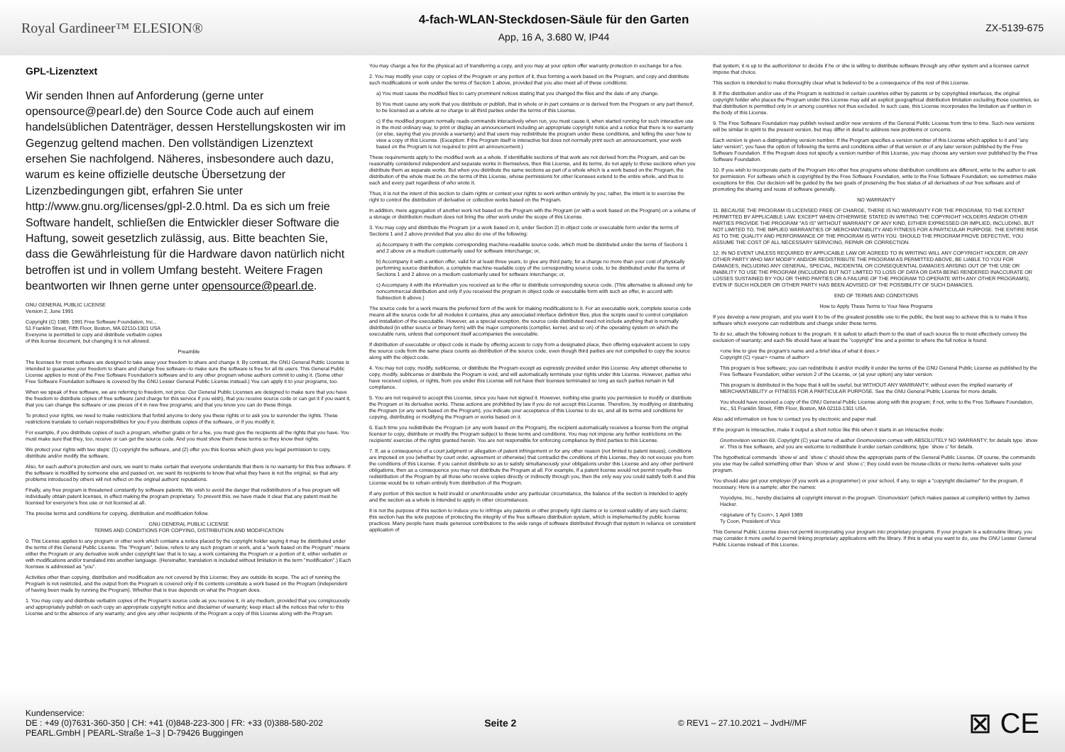Royal Gardineer™ ELESION®
4-fach-WLAN-Steckdosen-Säule für den Garten
App, 16 A, 3.680 W, IP44
ZX-5139-675
GPL-Lizenztext
Wir senden Ihnen auf Anforderung (gerne unter opensource@pearl.de) den Source Code auch auf einem handelsüblichen Datenträger, dessen Herstellungskosten wir im Gegenzug geltend machen. Den vollständigen Lizenztext ersehen Sie nachfolgend. Näheres, insbesondere auch dazu, warum es keine offizielle deutsche Übersetzung der Lizenzbedingungen gibt, erfahren Sie unter http://www.gnu.org/licenses/gpl-2.0.html. Da es sich um freie Software handelt, schließen die Entwickler dieser Software die Haftung, soweit gesetzlich zulässig, aus. Bitte beachten Sie, dass die Gewährleistung für die Hardware davon natürlich nicht betroffen ist und in vollem Umfang besteht. Weitere Fragen beantworten wir Ihnen gerne unter opensource@pearl.de.
GNU GENERAL PUBLIC LICENSE
Version 2, June 1991
Copyright (C) 1989, 1991 Free Software Foundation, Inc.,
51 Franklin Street, Fifth Floor, Boston, MA 02110-1301 USA
Everyone is permitted to copy and distribute verbatim copies
of this license document, but changing it is not allowed.
Preamble
The licenses for most software are designed to take away your freedom to share and change it. By contrast, the GNU General Public License is intended to guarantee your freedom to share and change free software--to make sure the software is free for all its users. This General Public License applies to most of the Free Software Foundation's software and to any other program whose authors commit to using it. (Some other Free Software Foundation software is covered by the GNU Lesser General Public License instead.) You can apply it to your programs, too.
When we speak of free software, we are referring to freedom, not price. Our General Public Licenses are designed to make sure that you have the freedom to distribute copies of free software (and charge for this service if you wish), that you receive source code or can get it if you want it, that you can change the software or use pieces of it in new free programs; and that you know you can do these things.
To protect your rights, we need to make restrictions that forbid anyone to deny you these rights or to ask you to surrender the rights. These restrictions translate to certain responsibilities for you if you distribute copies of the software, or if you modify it.
For example, if you distribute copies of such a program, whether gratis or for a fee, you must give the recipients all the rights that you have. You must make sure that they, too, receive or can get the source code. And you must show them these terms so they know their rights.
We protect your rights with two steps: (1) copyright the software, and (2) offer you this license which gives you legal permission to copy, distribute and/or modify the software.
Also, for each author's protection and ours, we want to make certain that everyone understands that there is no warranty for this free software. If the software is modified by someone else and passed on, we want its recipients to know that what they have is not the original, so that any problems introduced by others will not reflect on the original authors' reputations.
Finally, any free program is threatened constantly by software patents. We wish to avoid the danger that redistributors of a free program will individually obtain patent licenses, in effect making the program proprietary. To prevent this, we have made it clear that any patent must be licensed for everyone's free use or not licensed at all.
The precise terms and conditions for copying, distribution and modification follow.
GNU GENERAL PUBLIC LICENSE
TERMS AND CONDITIONS FOR COPYING, DISTRIBUTION AND MODIFICATION
0. This License applies to any program or other work which contains a notice placed by the copyright holder saying it may be distributed under the terms of this General Public License. The "Program", below, refers to any such program or work, and a "work based on the Program" means either the Program or any derivative work under copyright law: that is to say, a work containing the Program or a portion of it, either verbatim or with modifications and/or translated into another language. (Hereinafter, translation is included without limitation in the term "modification".) Each licensee is addressed as "you".
Activities other than copying, distribution and modification are not covered by this License; they are outside its scope. The act of running the Program is not restricted, and the output from the Program is covered only if its contents constitute a work based on the Program (independent of having been made by running the Program). Whether that is true depends on what the Program does.
1. You may copy and distribute verbatim copies of the Program's source code as you receive it, in any medium, provided that you conspicuously and appropriately publish on each copy an appropriate copyright notice and disclaimer of warranty; keep intact all the notices that refer to this License and to the absence of any warranty; and give any other recipients of the Program a copy of this License along with the Program.
You may charge a fee for the physical act of transferring a copy, and you may at your option offer warranty protection in exchange for a fee.
2. You may modify your copy or copies of the Program or any portion of it, thus forming a work based on the Program, and copy and distribute such modifications or work under the terms of Section 1 above, provided that you also meet all of these conditions:
a) You must cause the modified files to carry prominent notices stating that you changed the files and the date of any change.
b) You must cause any work that you distribute or publish, that in whole or in part contains or is derived from the Program or any part thereof, to be licensed as a whole at no charge to all third parties under the terms of this License.
c) If the modified program normally reads commands interactively when run, you must cause it, when started running for such interactive use in the most ordinary way, to print or display an announcement including an appropriate copyright notice and a notice that there is no warranty (or else, saying that you provide a warranty) and that users may redistribute the program under these conditions, and telling the user how to view a copy of this License. (Exception: if the Program itself is interactive but does not normally print such an announcement, your work based on the Program is not required to print an announcement.)
These requirements apply to the modified work as a whole. If identifiable sections of that work are not derived from the Program, and can be reasonably considered independent and separate works in themselves, then this License, and its terms, do not apply to those sections when you distribute them as separate works. But when you distribute the same sections as part of a whole which is a work based on the Program, the distribution of the whole must be on the terms of this License, whose permissions for other licensees extend to the entire whole, and thus to each and every part regardless of who wrote it.
Thus, it is not the intent of this section to claim rights or contest your rights to work written entirely by you; rather, the intent is to exercise the right to control the distribution of derivative or collective works based on the Program.
In addition, mere aggregation of another work not based on the Program with the Program (or with a work based on the Program) on a volume of a storage or distribution medium does not bring the other work under the scope of this License.
3. You may copy and distribute the Program (or a work based on it, under Section 2) in object code or executable form under the terms of Sections 1 and 2 above provided that you also do one of the following:
a) Accompany it with the complete corresponding machine-readable source code, which must be distributed under the terms of Sections 1 and 2 above on a medium customarily used for software interchange; or,
b) Accompany it with a written offer, valid for at least three years, to give any third party, for a charge no more than your cost of physically performing source distribution, a complete machine-readable copy of the corresponding source code, to be distributed under the terms of Sections 1 and 2 above on a medium customarily used for software interchange; or,
c) Accompany it with the information you received as to the offer to distribute corresponding source code. (This alternative is allowed only for noncommercial distribution and only if you received the program in object code or executable form with such an offer, in accord with Subsection b above.)
The source code for a work means the preferred form of the work for making modifications to it. For an executable work, complete source code means all the source code for all modules it contains, plus any associated interface definition files, plus the scripts used to control compilation and installation of the executable. However, as a special exception, the source code distributed need not include anything that is normally distributed (in either source or binary form) with the major components (compiler, kernel, and so on) of the operating system on which the executable runs, unless that component itself accompanies the executable.
If distribution of executable or object code is made by offering access to copy from a designated place, then offering equivalent access to copy the source code from the same place counts as distribution of the source code, even though third parties are not compelled to copy the source along with the object code.
4. You may not copy, modify, sublicense, or distribute the Program except as expressly provided under this License. Any attempt otherwise to copy, modify, sublicense or distribute the Program is void, and will automatically terminate your rights under this License. However, parties who have received copies, or rights, from you under this License will not have their licenses terminated so long as such parties remain in full compliance.
5. You are not required to accept this License, since you have not signed it. However, nothing else grants you permission to modify or distribute the Program or its derivative works. These actions are prohibited by law if you do not accept this License. Therefore, by modifying or distributing the Program (or any work based on the Program), you indicate your acceptance of this License to do so, and all its terms and conditions for copying, distributing or modifying the Program or works based on it.
6. Each time you redistribute the Program (or any work based on the Program), the recipient automatically receives a license from the original licensor to copy, distribute or modify the Program subject to these terms and conditions. You may not impose any further restrictions on the recipients' exercise of the rights granted herein. You are not responsible for enforcing compliance by third parties to this License.
7. If, as a consequence of a court judgment or allegation of patent infringement or for any other reason (not limited to patent issues), conditions are imposed on you (whether by court order, agreement or otherwise) that contradict the conditions of this License, they do not excuse you from the conditions of this License. If you cannot distribute so as to satisfy simultaneously your obligations under this License and any other pertinent obligations, then as a consequence you may not distribute the Program at all. For example, if a patent license would not permit royalty-free redistribution of the Program by all those who receive copies directly or indirectly through you, then the only way you could satisfy both it and this License would be to refrain entirely from distribution of the Program.
If any portion of this section is held invalid or unenforceable under any particular circumstance, the balance of the section is intended to apply and the section as a whole is intended to apply in other circumstances.
It is not the purpose of this section to induce you to infringe any patents or other property right claims or to contest validity of any such claims; this section has the sole purpose of protecting the integrity of the free software distribution system, which is implemented by public license practices. Many people have made generous contributions to the wide range of software distributed through that system in reliance on consistent application of
that system; it is up to the author/donor to decide if he or she is willing to distribute software through any other system and a licensee cannot impose that choice.
This section is intended to make thoroughly clear what is believed to be a consequence of the rest of this License.
8. If the distribution and/or use of the Program is restricted in certain countries either by patents or by copyrighted interfaces, the original copyright holder who places the Program under this License may add an explicit geographical distribution limitation excluding those countries, so that distribution is permitted only in or among countries not thus excluded. In such case, this License incorporates the limitation as if written in the body of this License.
9. The Free Software Foundation may publish revised and/or new versions of the General Public License from time to time. Such new versions will be similar in spirit to the present version, but may differ in detail to address new problems or concerns.
Each version is given a distinguishing version number. If the Program specifies a version number of this License which applies to it and "any later version", you have the option of following the terms and conditions either of that version or of any later version published by the Free Software Foundation. If the Program does not specify a version number of this License, you may choose any version ever published by the Free Software Foundation.
10. If you wish to incorporate parts of the Program into other free programs whose distribution conditions are different, write to the author to ask for permission. For software which is copyrighted by the Free Software Foundation, write to the Free Software Foundation; we sometimes make exceptions for this. Our decision will be guided by the two goals of preserving the free status of all derivatives of our free software and of promoting the sharing and reuse of software generally.
NO WARRANTY
11. BECAUSE THE PROGRAM IS LICENSED FREE OF CHARGE, THERE IS NO WARRANTY FOR THE PROGRAM, TO THE EXTENT PERMITTED BY APPLICABLE LAW. EXCEPT WHEN OTHERWISE STATED IN WRITING THE COPYRIGHT HOLDERS AND/OR OTHER PARTIES PROVIDE THE PROGRAM "AS IS" WITHOUT WARRANTY OF ANY KIND, EITHER EXPRESSED OR IMPLIED, INCLUDING, BUT NOT LIMITED TO, THE IMPLIED WARRANTIES OF MERCHANTABILITY AND FITNESS FOR A PARTICULAR PURPOSE. THE ENTIRE RISK AS TO THE QUALITY AND PERFORMANCE OF THE PROGRAM IS WITH YOU. SHOULD THE PROGRAM PROVE DEFECTIVE, YOU ASSUME THE COST OF ALL NECESSARY SERVICING, REPAIR OR CORRECTION.
12. IN NO EVENT UNLESS REQUIRED BY APPLICABLE LAW OR AGREED TO IN WRITING WILL ANY COPYRIGHT HOLDER, OR ANY OTHER PARTY WHO MAY MODIFY AND/OR REDISTRIBUTE THE PROGRAM AS PERMITTED ABOVE, BE LIABLE TO YOU FOR DAMAGES, INCLUDING ANY GENERAL, SPECIAL, INCIDENTAL OR CONSEQUENTIAL DAMAGES ARISING OUT OF THE USE OR INABILITY TO USE THE PROGRAM (INCLUDING BUT NOT LIMITED TO LOSS OF DATA OR DATA BEING RENDERED INACCURATE OR LOSSES SUSTAINED BY YOU OR THIRD PARTIES OR A FAILURE OF THE PROGRAM TO OPERATE WITH ANY OTHER PROGRAMS), EVEN IF SUCH HOLDER OR OTHER PARTY HAS BEEN ADVISED OF THE POSSIBILITY OF SUCH DAMAGES.
END OF TERMS AND CONDITIONS
How to Apply These Terms to Your New Programs
If you develop a new program, and you want it to be of the greatest possible use to the public, the best way to achieve this is to make it free software which everyone can redistribute and change under these terms.
To do so, attach the following notices to the program. It is safest to attach them to the start of each source file to most effectively convey the exclusion of warranty; and each file should have at least the "copyright" line and a pointer to where the full notice is found.
<one line to give the program's name and a brief idea of what it does.>
Copyright (C) <year> <name of author>
This program is free software; you can redistribute it and/or modify it under the terms of the GNU General Public License as published by the Free Software Foundation; either version 2 of the License, or (at your option) any later version.
This program is distributed in the hope that it will be useful, but WITHOUT ANY WARRANTY; without even the implied warranty of MERCHANTABILITY or FITNESS FOR A PARTICULAR PURPOSE. See the GNU General Public License for more details.
You should have received a copy of the GNU General Public License along with this program; if not, write to the Free Software Foundation, Inc., 51 Franklin Street, Fifth Floor, Boston, MA 02110-1301 USA.
Also add information on how to contact you by electronic and paper mail.
If the program is interactive, make it output a short notice like this when it starts in an interactive mode:
Gnomovision version 69, Copyright (C) year name of author Gnomovision comes with ABSOLUTELY NO WARRANTY; for details type `show w'. This is free software, and you are welcome to redistribute it under certain conditions; type `show c' for details.
The hypothetical commands `show w' and `show c' should show the appropriate parts of the General Public License. Of course, the commands you use may be called something other than `show w' and `show c'; they could even be mouse-clicks or menu items--whatever suits your program.
You should also get your employer (if you work as a programmer) or your school, if any, to sign a "copyright disclaimer" for the program, if necessary. Here is a sample; alter the names:
Yoyodyne, Inc., hereby disclaims all copyright interest in the program `Gnomovision' (which makes passes at compilers) written by James Hacker.
<signature of Ty Coon>, 1 April 1989
Ty Coon, President of Vice
This General Public License does not permit incorporating your program into proprietary programs. If your program is a subroutine library, you may consider it more useful to permit linking proprietary applications with the library. If this is what you want to do, use the GNU Lesser General Public License instead of this License.
Kundenservice:
DE : +49 (0)7631-360-350 | CH: +41 (0)848-223-300 | FR: +33 (0)388-580-202
PEARL.GmbH | PEARL-Straße 1–3 | D-79426 Buggingen
Seite 2
© REV1 – 27.10.2021 – JvdH//MF
⊠ CE